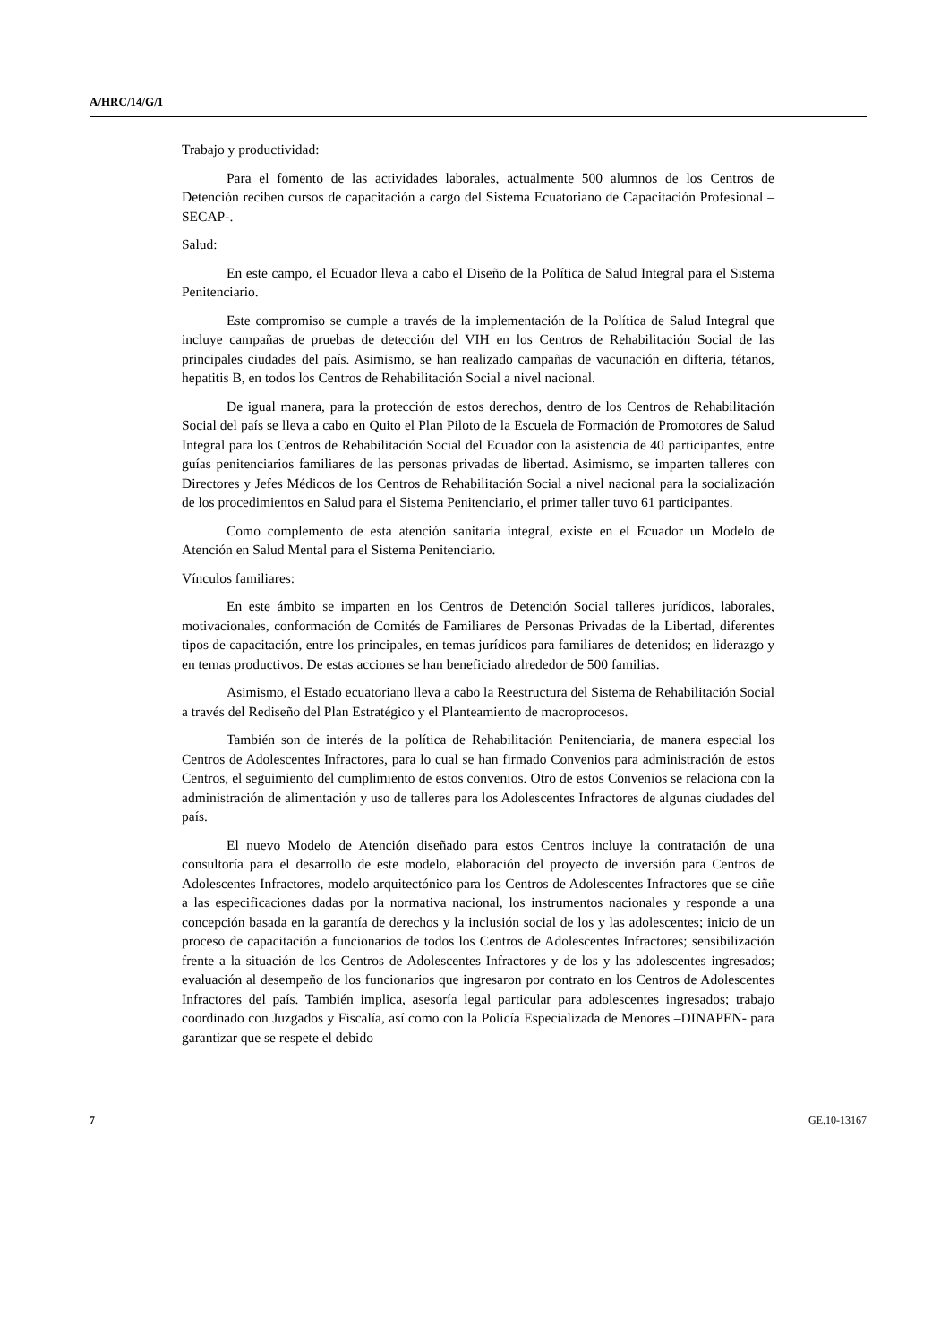A/HRC/14/G/1
Trabajo y productividad:
Para el fomento de las actividades laborales, actualmente 500 alumnos de los Centros de Detención reciben cursos de capacitación a cargo del Sistema Ecuatoriano de Capacitación Profesional –SECAP-.
Salud:
En este campo, el Ecuador lleva a cabo el Diseño de la Política de Salud Integral para el Sistema Penitenciario.
Este compromiso se cumple a través de la implementación de la Política de Salud Integral que incluye campañas de pruebas de detección del VIH en los Centros de Rehabilitación Social de las principales ciudades del país. Asimismo, se han realizado campañas de vacunación en difteria, tétanos, hepatitis B, en todos los Centros de Rehabilitación Social a nivel nacional.
De igual manera, para la protección de estos derechos, dentro de los Centros de Rehabilitación Social del país se lleva a cabo en Quito el Plan Piloto de la Escuela de Formación de Promotores de Salud Integral para los Centros de Rehabilitación Social del Ecuador con la asistencia de 40 participantes, entre guías penitenciarios familiares de las personas privadas de libertad. Asimismo, se imparten talleres con Directores y Jefes Médicos de los Centros de Rehabilitación Social a nivel nacional para la socialización de los procedimientos en Salud para el Sistema Penitenciario, el primer taller tuvo 61 participantes.
Como complemento de esta atención sanitaria integral, existe en el Ecuador un Modelo de Atención en Salud Mental para el Sistema Penitenciario.
Vínculos familiares:
En este ámbito se imparten en los Centros de Detención Social talleres jurídicos, laborales, motivacionales, conformación de Comités de Familiares de Personas Privadas de la Libertad, diferentes tipos de capacitación, entre los principales, en temas jurídicos para familiares de detenidos; en liderazgo y en temas productivos. De estas acciones se han beneficiado alrededor de 500 familias.
Asimismo, el Estado ecuatoriano lleva a cabo la Reestructura del Sistema de Rehabilitación Social a través del Rediseño del Plan Estratégico y el Planteamiento de macroprocesos.
También son de interés de la política de Rehabilitación Penitenciaria, de manera especial los Centros de Adolescentes Infractores, para lo cual se han firmado Convenios para administración de estos Centros, el seguimiento del cumplimiento de estos convenios. Otro de estos Convenios se relaciona con la administración de alimentación y uso de talleres para los Adolescentes Infractores de algunas ciudades del país.
El nuevo Modelo de Atención diseñado para estos Centros incluye la contratación de una consultoría para el desarrollo de este modelo, elaboración del proyecto de inversión para Centros de Adolescentes Infractores, modelo arquitectónico para los Centros de Adolescentes Infractores que se ciñe a las especificaciones dadas por la normativa nacional, los instrumentos nacionales y responde a una concepción basada en la garantía de derechos y la inclusión social de los y las adolescentes; inicio de un proceso de capacitación a funcionarios de todos los Centros de Adolescentes Infractores; sensibilización frente a la situación de los Centros de Adolescentes Infractores y de los y las adolescentes ingresados; evaluación al desempeño de los funcionarios que ingresaron por contrato en los Centros de Adolescentes Infractores del país. También implica, asesoría legal particular para adolescentes ingresados; trabajo coordinado con Juzgados y Fiscalía, así como con la Policía Especializada de Menores –DINAPEN- para garantizar que se respete el debido
7 GE.10-13167